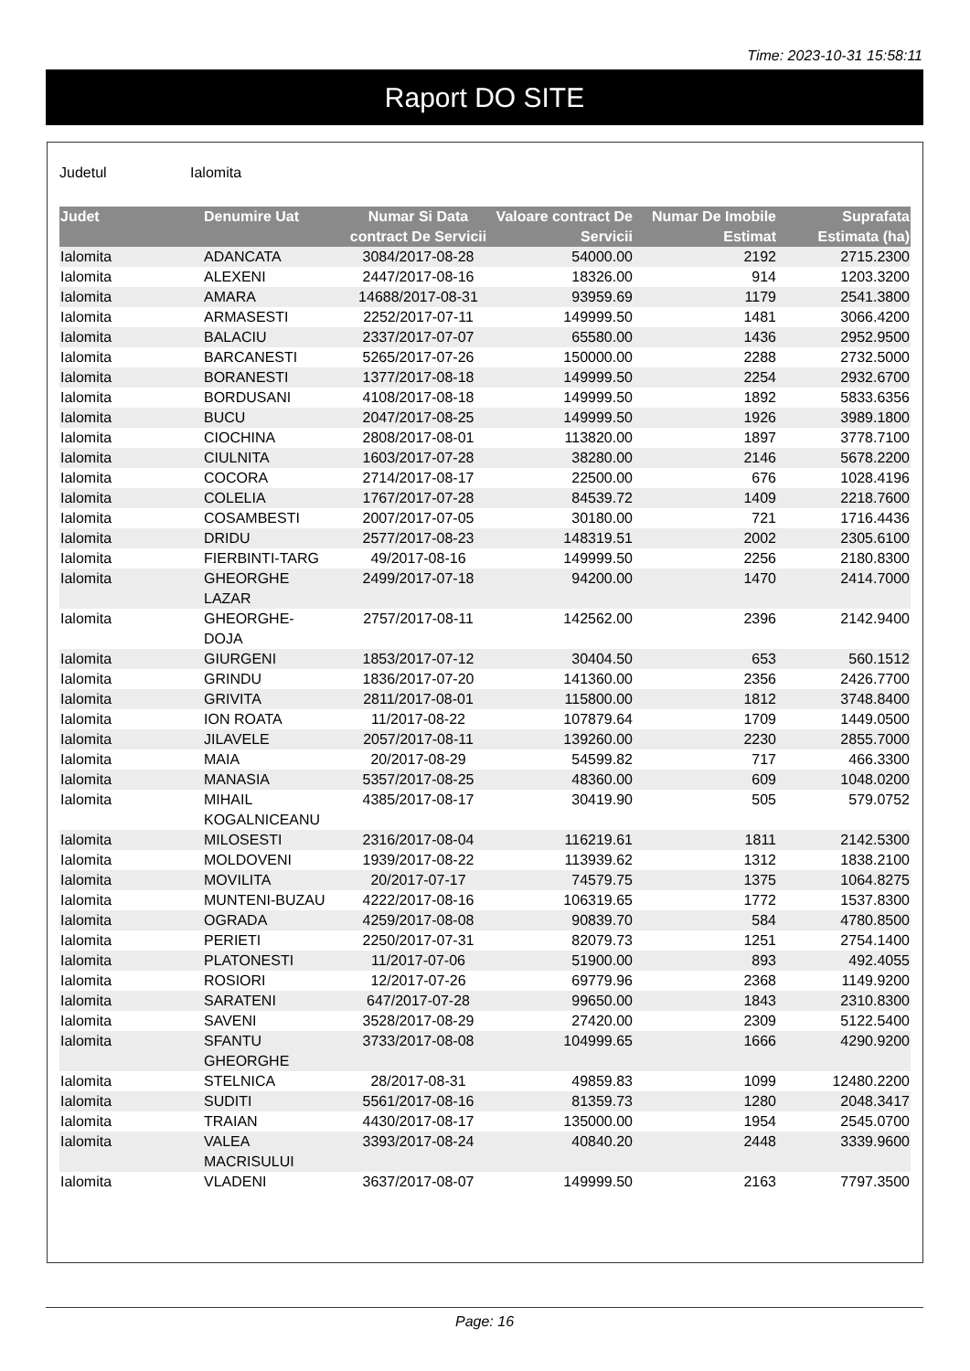Time: 2023-10-31 15:58:11
Raport DO SITE
Judetul Ialomita
| Judet | Denumire Uat | Numar Si Data contract De Servicii | Valoare contract De Servicii | Numar De Imobile Estimat | Suprafata Estimata (ha) |
| --- | --- | --- | --- | --- | --- |
| Ialomita | ADANCATA | 3084/2017-08-28 | 54000.00 | 2192 | 2715.2300 |
| Ialomita | ALEXENI | 2447/2017-08-16 | 18326.00 | 914 | 1203.3200 |
| Ialomita | AMARA | 14688/2017-08-31 | 93959.69 | 1179 | 2541.3800 |
| Ialomita | ARMASESTI | 2252/2017-07-11 | 149999.50 | 1481 | 3066.4200 |
| Ialomita | BALACIU | 2337/2017-07-07 | 65580.00 | 1436 | 2952.9500 |
| Ialomita | BARCANESTI | 5265/2017-07-26 | 150000.00 | 2288 | 2732.5000 |
| Ialomita | BORANESTI | 1377/2017-08-18 | 149999.50 | 2254 | 2932.6700 |
| Ialomita | BORDUSANI | 4108/2017-08-18 | 149999.50 | 1892 | 5833.6356 |
| Ialomita | BUCU | 2047/2017-08-25 | 149999.50 | 1926 | 3989.1800 |
| Ialomita | CIOCHINA | 2808/2017-08-01 | 113820.00 | 1897 | 3778.7100 |
| Ialomita | CIULNITA | 1603/2017-07-28 | 38280.00 | 2146 | 5678.2200 |
| Ialomita | COCORA | 2714/2017-08-17 | 22500.00 | 676 | 1028.4196 |
| Ialomita | COLELIA | 1767/2017-07-28 | 84539.72 | 1409 | 2218.7600 |
| Ialomita | COSAMBESTI | 2007/2017-07-05 | 30180.00 | 721 | 1716.4436 |
| Ialomita | DRIDU | 2577/2017-08-23 | 148319.51 | 2002 | 2305.6100 |
| Ialomita | FIERBINTI-TARG | 49/2017-08-16 | 149999.50 | 2256 | 2180.8300 |
| Ialomita | GHEORGHE LAZAR | 2499/2017-07-18 | 94200.00 | 1470 | 2414.7000 |
| Ialomita | GHEORGHE- DOJA | 2757/2017-08-11 | 142562.00 | 2396 | 2142.9400 |
| Ialomita | GIURGENI | 1853/2017-07-12 | 30404.50 | 653 | 560.1512 |
| Ialomita | GRINDU | 1836/2017-07-20 | 141360.00 | 2356 | 2426.7700 |
| Ialomita | GRIVITA | 2811/2017-08-01 | 115800.00 | 1812 | 3748.8400 |
| Ialomita | ION ROATA | 11/2017-08-22 | 107879.64 | 1709 | 1449.0500 |
| Ialomita | JILAVELE | 2057/2017-08-11 | 139260.00 | 2230 | 2855.7000 |
| Ialomita | MAIA | 20/2017-08-29 | 54599.82 | 717 | 466.3300 |
| Ialomita | MANASIA | 5357/2017-08-25 | 48360.00 | 609 | 1048.0200 |
| Ialomita | MIHAIL KOGALNICEANU | 4385/2017-08-17 | 30419.90 | 505 | 579.0752 |
| Ialomita | MILOSESTI | 2316/2017-08-04 | 116219.61 | 1811 | 2142.5300 |
| Ialomita | MOLDOVENI | 1939/2017-08-22 | 113939.62 | 1312 | 1838.2100 |
| Ialomita | MOVILITA | 20/2017-07-17 | 74579.75 | 1375 | 1064.8275 |
| Ialomita | MUNTENI-BUZAU | 4222/2017-08-16 | 106319.65 | 1772 | 1537.8300 |
| Ialomita | OGRADA | 4259/2017-08-08 | 90839.70 | 584 | 4780.8500 |
| Ialomita | PERIETI | 2250/2017-07-31 | 82079.73 | 1251 | 2754.1400 |
| Ialomita | PLATONESTI | 11/2017-07-06 | 51900.00 | 893 | 492.4055 |
| Ialomita | ROSIORI | 12/2017-07-26 | 69779.96 | 2368 | 1149.9200 |
| Ialomita | SARATENI | 647/2017-07-28 | 99650.00 | 1843 | 2310.8300 |
| Ialomita | SAVENI | 3528/2017-08-29 | 27420.00 | 2309 | 5122.5400 |
| Ialomita | SFANTU GHEORGHE | 3733/2017-08-08 | 104999.65 | 1666 | 4290.9200 |
| Ialomita | STELNICA | 28/2017-08-31 | 49859.83 | 1099 | 12480.2200 |
| Ialomita | SUDITI | 5561/2017-08-16 | 81359.73 | 1280 | 2048.3417 |
| Ialomita | TRAIAN | 4430/2017-08-17 | 135000.00 | 1954 | 2545.0700 |
| Ialomita | VALEA MACRISULUI | 3393/2017-08-24 | 40840.20 | 2448 | 3339.9600 |
| Ialomita | VLADENI | 3637/2017-08-07 | 149999.50 | 2163 | 7797.3500 |
Page: 16